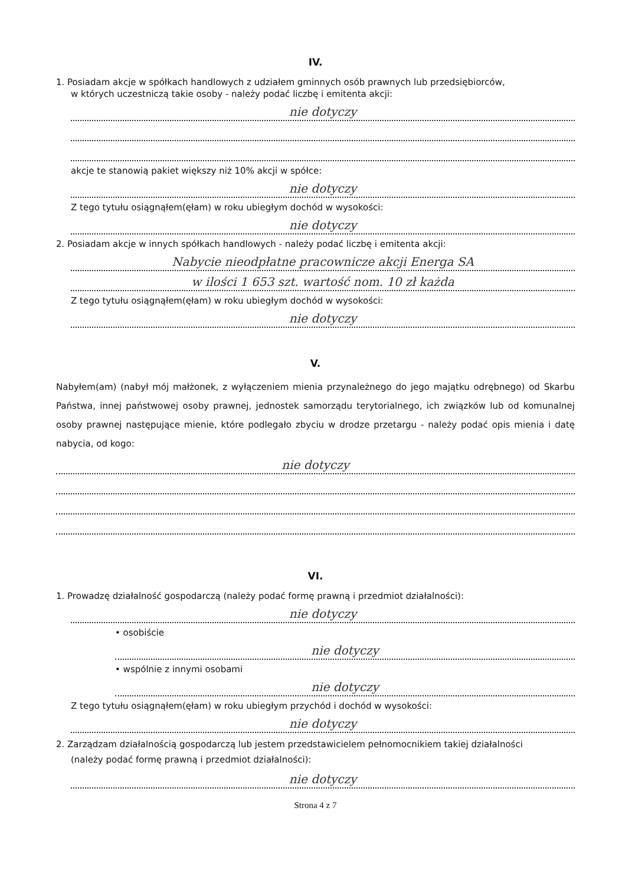IV.
1. Posiadam akcje w spółkach handlowych z udziałem gminnych osób prawnych lub przedsiębiorców,
w których uczestniczą takie osoby - należy podać liczbę i emitenta akcji:
nie dotyczy
akcje te stanowią pakiet większy niż 10% akcji w spółce:
nie dotyczy
Z tego tytułu osiągnąłem(ęłam) w roku ubiegłym dochód w wysokości:
nie dotyczy
2. Posiadam akcje w innych spółkach handlowych - należy podać liczbę i emitenta akcji:
Nabycie nieodpłatne pracownicze akcji Energa SA
w ilości 1 653 szt. wartość nom. 10 zł każda
Z tego tytułu osiągnąłem(ęłam) w roku ubiegłym dochód w wysokości:
nie dotyczy
V.
Nabyłem(am) (nabył mój małżonek, z wyłączeniem mienia przynależnego do jego majątku odrębnego) od Skarbu Państwa, innej państwowej osoby prawnej, jednostek samorządu terytorialnego, ich związków lub od komunalnej osoby prawnej następujące mienie, które podlegało zbyciu w drodze przetargu - należy podać opis mienia i datę nabycia, od kogo:
nie dotyczy
VI.
1. Prowadzę działalność gospodarczą (należy podać formę prawną i przedmiot działalności):
nie dotyczy
• osobiście
nie dotyczy
• wspólnie z innymi osobami
nie dotyczy
Z tego tytułu osiągnąłem(ęłam) w roku ubiegłym przychód i dochód w wysokości:
nie dotyczy
2. Zarządzam działalnością gospodarczą lub jestem przedstawicielem pełnomocnikiem takiej działalności
(należy podać formę prawną i przedmiot działalności):
nie dotyczy
Strona 4 z 7